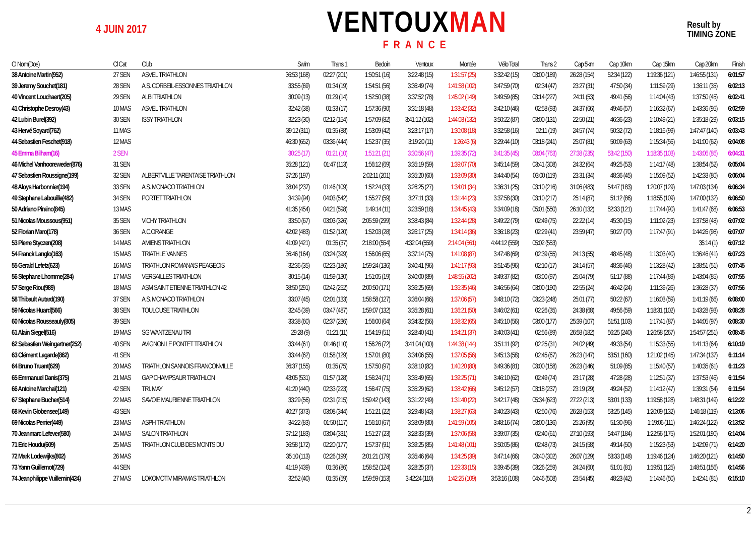4 JUIN 2017
VENTOUXMAN
FRANCE
Result by
TIMING ZONE
| Cl Nom(Dos) | Cl Cat | Club | Swim | Trans 1 | Bedoin | Ventoux | Montée | Vélo Total | Trans 2 | Cap 5km | Cap 10km | Cap 15km | Cap 20km | Finish |
| --- | --- | --- | --- | --- | --- | --- | --- | --- | --- | --- | --- | --- | --- | --- |
| 38 Antoine Martin(952) | 27 SEN | ASVEL TRIATHLON | 36:53 (168) | 02:27 (201) | 1:50:51 (16) | 3:22:48 (15) | 1:31:57 (25) | 3:32:42 (15) | 03:00 (189) | 26:28 (154) | 52:34 (122) | 1:19:36 (121) | 1:46:55 (131) | 6:01:57 |
| 39 Jeremy Souchet(181) | 28 SEN | A.S. CORBEIL-ESSONNES TRIATHLON | 33:55 (69) | 01:34 (19) | 1:54:51 (56) | 3:36:49 (74) | 1:41:58 (102) | 3:47:59 (70) | 02:34 (47) | 23:27 (31) | 47:50 (34) | 1:11:59 (29) | 1:36:11 (35) | 6:02:13 |
| 40 Vincent Louchaert(205) | 29 SEN | ALBI TRIATHLON | 30:09 (13) | 01:29 (14) | 1:52:50 (38) | 3:37:52 (78) | 1:45:02 (149) | 3:49:59 (85) | 03:14 (227) | 24:11 (53) | 49:41 (56) | 1:14:04 (43) | 1:37:50 (45) | 6:02:41 |
| 41 Christophe Desroy(43) | 10 MAS | ASVEL TRIATHLON | 32:42 (38) | 01:33 (17) | 1:57:36 (90) | 3:31:18 (48) | 1:33:42 (32) | 3:42:10 (46) | 02:58 (93) | 24:37 (66) | 49:46 (57) | 1:16:32 (67) | 1:43:36 (95) | 6:02:59 |
| 42 Lubin Burel(392) | 30 SEN | ISSY TRIATHLON | 32:23 (30) | 02:12 (154) | 1:57:09 (82) | 3:41:12 (102) | 1:44:03 (132) | 3:50:22 (87) | 03:00 (131) | 22:50 (21) | 46:36 (23) | 1:10:49 (21) | 1:35:18 (29) | 6:03:15 |
| 43 Hervé Soyard(762) | 11 MAS | | 39:12 (311) | 01:35 (88) | 1:53:09 (42) | 3:23:17 (17) | 1:30:08 (18) | 3:32:58 (16) | 02:11 (19) | 24:57 (74) | 50:32 (72) | 1:18:16 (99) | 1:47:47 (140) | 6:03:43 |
| 44 Sebastien Feschet(918) | 12 MAS | | 46:30 (652) | 03:36 (444) | 1:52:37 (35) | 3:19:20 (11) | 1:26:43 (6) | 3:29:44 (10) | 03:18 (241) | 25:07 (81) | 50:09 (63) | 1:15:34 (56) | 1:41:00 (62) | 6:04:08 |
| 45 Emma Bilham(16) | 2 SEN | | 30:25 (17) | 01:21 (10) | 1:51:21 (21) | 3:30:56 (47) | 1:39:35 (72) | 3:41:35 (45) | 08:04 (763) | 27:38 (235) | 53:42 (150) | 1:18:35 (103) | 1:43:06 (86) | 6:04:31 |
| 46 Michel Vanhooreweder(876) | 31 SEN | | 35:28 (121) | 01:47 (113) | 1:56:12 (69) | 3:35:19 (59) | 1:39:07 (70) | 3:45:14 (59) | 03:41 (308) | 24:32 (64) | 49:25 (53) | 1:14:17 (48) | 1:38:54 (52) | 6:05:04 |
| 47 Sebastien Roussigne(199) | 32 SEN | ALBERTVILLE TARENTAISE TRIATHLON | 37:26 (197) | | 2:02:11 (201) | 3:35:20 (60) | 1:33:09 (30) | 3:44:40 (54) | 03:00 (119) | 23:31 (34) | 48:36 (45) | 1:15:09 (52) | 1:42:33 (80) | 6:06:04 |
| 48 Aloys Harbonnier(194) | 33 SEN | A.S. MONACO TRIATHLON | 38:04 (237) | 01:46 (109) | 1:52:24 (33) | 3:26:25 (27) | 1:34:01 (34) | 3:36:31 (25) | 03:10 (216) | 31:06 (483) | 54:47 (183) | 1:20:07 (129) | 1:47:03 (134) | 6:06:34 |
| 49 Stephane Labouille(482) | 34 SEN | PORTET TRIATHLON | 34:39 (94) | 04:03 (542) | 1:55:27 (59) | 3:27:11 (33) | 1:31:44 (23) | 3:37:58 (30) | 03:10 (217) | 25:14 (87) | 51:12 (86) | 1:18:55 (109) | 1:47:00 (132) | 6:06:50 |
| 50 Adriano Piraino(845) | 13 MAS | | 41:35 (454) | 04:21 (598) | 1:49:14 (11) | 3:23:59 (18) | 1:34:45 (43) | 3:34:09 (18) | 05:01 (550) | 26:10 (132) | 52:33 (121) | 1:17:44 (90) | 1:41:47 (68) | 6:06:53 |
| 51 Nicolas Moussous(951) | 35 SEN | VICHY TRIATHLON | 33:50 (67) | 03:03 (326) | 2:05:59 (299) | 3:38:43 (84) | 1:32:44 (28) | 3:49:22 (79) | 02:49 (75) | 22:22 (14) | 45:30 (15) | 1:11:02 (23) | 1:37:58 (48) | 6:07:02 |
| 52 Florian Maro(178) | 36 SEN | A.C.ORANGE | 42:02 (483) | 01:52 (120) | 1:52:03 (28) | 3:26:17 (25) | 1:34:14 (36) | 3:36:18 (23) | 02:29 (41) | 23:59 (47) | 50:27 (70) | 1:17:47 (91) | 1:44:26 (98) | 6:07:07 |
| 53 Pierre Styczen(208) | 14 MAS | AMIENS TRIATHLON | 41:09 (421) | 01:35 (37) | 2:18:00 (554) | 4:32:04 (559) | 2:14:04 (561) | 4:44:12 (559) | 05:02 (553) | | | | 35:14 (1) | 6:07:12 |
| 54 Franck Langlo(163) | 15 MAS | TRIATHLE VANNES | 36:46 (164) | 03:24 (399) | 1:56:06 (65) | 3:37:14 (75) | 1:41:08 (87) | 3:47:48 (69) | 02:39 (55) | 24:13 (55) | 48:45 (48) | 1:13:03 (40) | 1:36:46 (41) | 6:07:23 |
| 55 Gerald Lefetz(623) | 16 MAS | TRIATHLON ROMANAIS PEAGEOIS | 32:36 (35) | 02:23 (186) | 1:59:24 (136) | 3:40:41 (96) | 1:41:17 (93) | 3:51:45 (96) | 02:10 (17) | 24:14 (57) | 48:36 (46) | 1:13:28 (42) | 1:38:51 (51) | 6:07:45 |
| 56 Stephane Lhomme(284) | 17 MAS | VERSAILLES TRIATHLON | 30:15 (14) | 01:59 (130) | 1:51:05 (19) | 3:40:00 (89) | 1:48:55 (202) | 3:49:37 (82) | 03:00 (97) | 25:04 (79) | 51:17 (88) | 1:17:44 (89) | 1:43:04 (85) | 6:07:55 |
| 57 Serge Riou(989) | 18 MAS | ASM SAINT ETIENNE TRIATHLON 42 | 38:50 (291) | 02:42 (252) | 2:00:50 (171) | 3:36:25 (69) | 1:35:35 (46) | 3:46:56 (64) | 03:00 (190) | 22:55 (24) | 46:42 (24) | 1:11:39 (26) | 1:36:28 (37) | 6:07:56 |
| 58 Thibault Autard(190) | 37 SEN | A.S. MONACO TRIATHLON | 33:07 (45) | 02:01 (133) | 1:58:58 (127) | 3:36:04 (66) | 1:37:06 (57) | 3:48:10 (72) | 03:23 (248) | 25:01 (77) | 50:22 (67) | 1:16:03 (59) | 1:41:19 (66) | 6:08:00 |
| 59 Nicolas Huard(566) | 38 SEN | TOULOUSE TRIATHLON | 32:45 (39) | 03:47 (487) | 1:59:07 (132) | 3:35:28 (61) | 1:36:21 (50) | 3:46:02 (61) | 02:26 (35) | 24:38 (68) | 49:56 (59) | 1:18:31 (102) | 1:43:28 (93) | 6:08:28 |
| 60 Nicolas Rousseauly(805) | 39 SEN | | 33:38 (60) | 02:37 (236) | 1:56:00 (64) | 3:34:32 (56) | 1:38:32 (65) | 3:45:10 (56) | 03:00 (177) | 25:39 (107) | 51:51 (103) | 1:17:41 (87) | 1:44:05 (97) | 6:08:30 |
| 61 Alain Siegel(516) | 19 MAS | SG WANTZENAU TRI | 29:28 (9) | 01:21 (11) | 1:54:19 (51) | 3:28:40 (41) | 1:34:21 (37) | 3:40:03 (41) | 02:56 (89) | 26:58 (182) | 56:25 (240) | 1:26:58 (267) | 1:54:57 (251) | 6:08:45 |
| 62 Sebastien Weingartner(252) | 40 SEN | AVIGNON LE PONTET TRIATHLON | 33:44 (61) | 01:46 (110) | 1:56:26 (72) | 3:41:04 (100) | 1:44:38 (144) | 3:51:11 (92) | 02:25 (31) | 24:02 (49) | 49:33 (54) | 1:15:33 (55) | 1:41:13 (64) | 6:10:19 |
| 63 Clément Lagarde(862) | 41 SEN | | 33:44 (62) | 01:58 (129) | 1:57:01 (80) | 3:34:06 (55) | 1:37:05 (56) | 3:45:13 (58) | 02:45 (67) | 26:23 (147) | 53:51 (160) | 1:21:02 (145) | 1:47:34 (137) | 6:11:14 |
| 64 Bruno Truant(629) | 20 MAS | TRIATHLON SANNOIS FRANCONVILLE | 36:37 (155) | 01:35 (75) | 1:57:50 (97) | 3:38:10 (82) | 1:40:20 (80) | 3:49:36 (81) | 03:00 (158) | 26:23 (146) | 51:09 (85) | 1:15:40 (57) | 1:40:35 (61) | 6:11:23 |
| 65 Emmanuel Danis(375) | 21 MAS | GAP CHAMPSAUR TRIATHLON | 43:05 (531) | 01:57 (128) | 1:56:24 (71) | 3:35:49 (65) | 1:39:25 (71) | 3:46:10 (62) | 02:49 (74) | 23:17 (28) | 47:28 (28) | 1:12:51 (37) | 1:37:53 (46) | 6:11:54 |
| 66 Antoine Marchal(121) | 42 SEN | TRI. MAY | 41:20 (440) | 02:33 (223) | 1:56:47 (75) | 3:35:29 (62) | 1:38:42 (66) | 3:45:12 (57) | 03:18 (237) | 23:19 (29) | 49:24 (52) | 1:14:12 (47) | 1:39:31 (54) | 6:11:54 |
| 67 Stephane Bucher(514) | 22 MAS | SAVOIE MAURIENNE TRIATHLON | 33:29 (56) | 02:31 (215) | 1:59:42 (143) | 3:31:22 (49) | 1:31:40 (22) | 3:42:17 (48) | 05:34 (623) | 27:22 (213) | 53:01 (133) | 1:19:58 (128) | 1:48:31 (149) | 6:12:22 |
| 68 Kevin Globensee(149) | 43 SEN | | 40:27 (373) | 03:08 (344) | 1:51:21 (22) | 3:29:48 (43) | 1:38:27 (63) | 3:40:23 (43) | 02:50 (76) | 26:28 (153) | 53:25 (145) | 1:20:09 (132) | 1:46:18 (119) | 6:13:06 |
| 69 Nicolas Perrier(449) | 23 MAS | ASPH TRIATHLON | 34:22 (83) | 01:50 (117) | 1:56:10 (67) | 3:38:09 (80) | 1:41:59 (105) | 3:48:16 (74) | 03:00 (136) | 25:26 (95) | 51:30 (96) | 1:19:06 (111) | 1:46:24 (122) | 6:13:52 |
| 70 Jeanmarc Lefever(580) | 24 MAS | SALON TRIATHLON | 37:12 (183) | 03:04 (331) | 1:51:27 (23) | 3:28:33 (39) | 1:37:06 (58) | 3:39:07 (35) | 02:40 (61) | 27:10 (193) | 54:47 (184) | 1:22:56 (175) | 1:52:01 (190) | 6:14:04 |
| 71 Eric Houdu(609) | 25 MAS | TRIATHLON CLUB DES MONTS DU | 36:58 (172) | 02:20 (177) | 1:57:37 (91) | 3:39:25 (85) | 1:41:48 (101) | 3:50:05 (86) | 02:48 (73) | 24:15 (58) | 49:14 (50) | 1:15:23 (53) | 1:42:09 (71) | 6:14:20 |
| 72 Mark Lodewijks(802) | 26 MAS | | 35:10 (113) | 02:26 (199) | 2:01:21 (179) | 3:35:46 (64) | 1:34:25 (39) | 3:47:14 (66) | 03:40 (302) | 26:07 (129) | 53:33 (148) | 1:19:46 (124) | 1:46:20 (121) | 6:14:50 |
| 73 Yann Guillemot(729) | 44 SEN | | 41:19 (439) | 01:36 (86) | 1:58:52 (124) | 3:28:25 (37) | 1:29:33 (15) | 3:39:45 (39) | 03:26 (259) | 24:24 (60) | 51:01 (81) | 1:19:51 (125) | 1:48:51 (156) | 6:14:56 |
| 74 Jeanphilippe Vuillemin(424) | 27 MAS | LOKOMOTIV MIRAMAS TRIATHLON | 32:52 (40) | 01:35 (59) | 1:59:59 (153) | 3:42:24 (110) | 1:42:25 (109) | 3:53:16 (108) | 04:46 (508) | 23:54 (45) | 48:23 (42) | 1:14:46 (50) | 1:42:41 (81) | 6:15:10 |
2